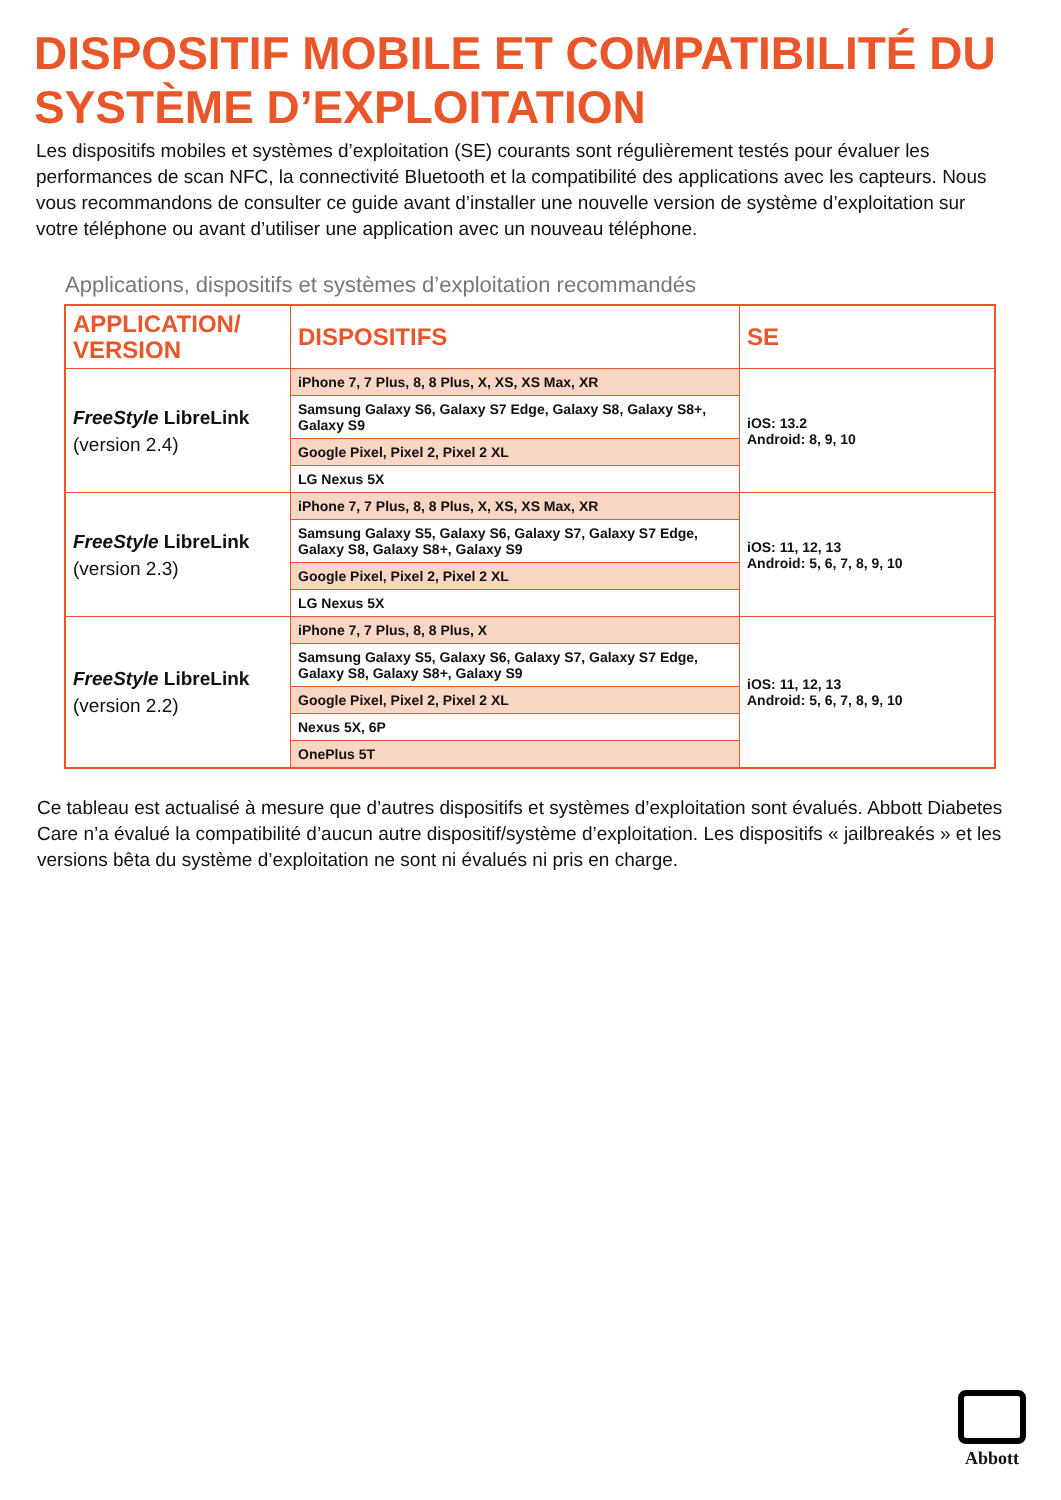DISPOSITIF MOBILE ET COMPATIBILITÉ DU SYSTÈME D’EXPLOITATION
Les dispositifs mobiles et systèmes d’exploitation (SE) courants sont régulièrement testés pour évaluer les performances de scan NFC, la connectivité Bluetooth et la compatibilité des applications avec les capteurs. Nous vous recommandons de consulter ce guide avant d’installer une nouvelle version de système d’exploitation sur votre téléphone ou avant d’utiliser une application avec un nouveau téléphone.
Applications, dispositifs et systèmes d’exploitation recommandés
| APPLICATION/ VERSION | DISPOSITIFS | SE |
| --- | --- | --- |
| FreeStyle LibreLink (version 2.4) | iPhone 7, 7 Plus, 8, 8 Plus, X, XS, XS Max, XR | iOS: 13.2 Android: 8, 9, 10 |
| | Samsung Galaxy S6, Galaxy S7 Edge, Galaxy S8, Galaxy S8+, Galaxy S9 | |
| | Google Pixel, Pixel 2, Pixel 2 XL | |
| | LG Nexus 5X | |
| FreeStyle LibreLink (version 2.3) | iPhone 7, 7 Plus, 8, 8 Plus, X, XS, XS Max, XR | iOS: 11, 12, 13 Android: 5, 6, 7, 8, 9, 10 |
| | Samsung Galaxy S5, Galaxy S6, Galaxy S7, Galaxy S7 Edge, Galaxy S8, Galaxy S8+, Galaxy S9 | |
| | Google Pixel, Pixel 2, Pixel 2 XL | |
| | LG Nexus 5X | |
| FreeStyle LibreLink (version 2.2) | iPhone 7, 7 Plus, 8, 8 Plus, X | iOS: 11, 12, 13 Android: 5, 6, 7, 8, 9, 10 |
| | Samsung Galaxy S5, Galaxy S6, Galaxy S7, Galaxy S7 Edge, Galaxy S8, Galaxy S8+, Galaxy S9 | |
| | Google Pixel, Pixel 2, Pixel 2 XL | |
| | Nexus 5X, 6P | |
| | OnePlus 5T | |
Ce tableau est actualisé à mesure que d’autres dispositifs et systèmes d’exploitation sont évalués. Abbott Diabetes Care n’a évalué la compatibilité d’aucun autre dispositif/système d’exploitation. Les dispositifs « jailbreakés » et les versions bêta du système d’exploitation ne sont ni évalués ni pris en charge.
Abbott